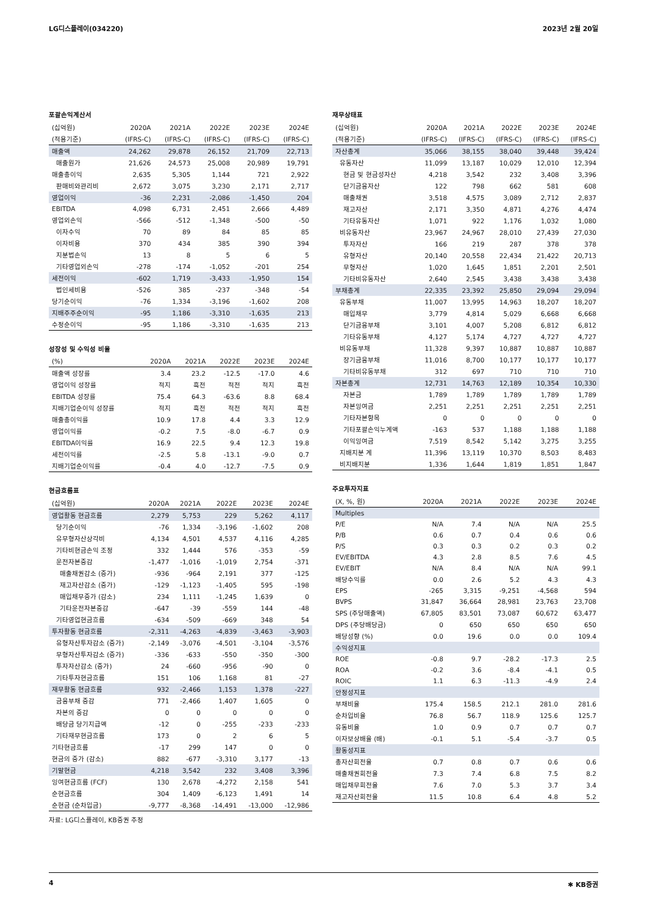LG디스플레이(034220) 2023년 2월 20일
포괄손익계산서
| (십억원) | 2020A | 2021A | 2022E | 2023E | 2024E |
| --- | --- | --- | --- | --- | --- |
| (적용기준) | (IFRS-C) | (IFRS-C) | (IFRS-C) | (IFRS-C) | (IFRS-C) |
| 매출액 | 24,262 | 29,878 | 26,152 | 21,709 | 22,713 |
| 매출원가 | 21,626 | 24,573 | 25,008 | 20,989 | 19,791 |
| 매출총이익 | 2,635 | 5,305 | 1,144 | 721 | 2,922 |
| 판매비와관리비 | 2,672 | 3,075 | 3,230 | 2,171 | 2,717 |
| 영업이익 | -36 | 2,231 | -2,086 | -1,450 | 204 |
| EBITDA | 4,098 | 6,731 | 2,451 | 2,666 | 4,489 |
| 영업외손익 | -566 | -512 | -1,348 | -500 | -50 |
| 이자수익 | 70 | 89 | 84 | 85 | 85 |
| 이자비용 | 370 | 434 | 385 | 390 | 394 |
| 지분법손익 | 13 | 8 | 5 | 6 | 5 |
| 기타영업외손익 | -278 | -174 | -1,052 | -201 | 254 |
| 세전이익 | -602 | 1,719 | -3,433 | -1,950 | 154 |
| 법인세비용 | -526 | 385 | -237 | -348 | -54 |
| 당기순이익 | -76 | 1,334 | -3,196 | -1,602 | 208 |
| 지배주주순이익 | -95 | 1,186 | -3,310 | -1,635 | 213 |
| 수정순이익 | -95 | 1,186 | -3,310 | -1,635 | 213 |
성장성 및 수익성 비율
| (%) | 2020A | 2021A | 2022E | 2023E | 2024E |
| --- | --- | --- | --- | --- | --- |
| 매출액 성장률 | 3.4 | 23.2 | -12.5 | -17.0 | 4.6 |
| 영업이익 성장률 | 적지 | 흑전 | 적전 | 적지 | 흑전 |
| EBITDA 성장률 | 75.4 | 64.3 | -63.6 | 8.8 | 68.4 |
| 지배기업순이익 성장률 | 적지 | 흑전 | 적전 | 적지 | 흑전 |
| 매출총이익률 | 10.9 | 17.8 | 4.4 | 3.3 | 12.9 |
| 영업이익률 | -0.2 | 7.5 | -8.0 | -6.7 | 0.9 |
| EBITDA이익률 | 16.9 | 22.5 | 9.4 | 12.3 | 19.8 |
| 세전이익률 | -2.5 | 5.8 | -13.1 | -9.0 | 0.7 |
| 지배기업순이익률 | -0.4 | 4.0 | -12.7 | -7.5 | 0.9 |
현금흐름표
| (십억원) | 2020A | 2021A | 2022E | 2023E | 2024E |
| --- | --- | --- | --- | --- | --- |
| 영업활동 현금흐름 | 2,279 | 5,753 | 229 | 5,262 | 4,117 |
| 당기순이익 | -76 | 1,334 | -3,196 | -1,602 | 208 |
| 유무형자산상각비 | 4,134 | 4,501 | 4,537 | 4,116 | 4,285 |
| 기타비현금손익 조정 | 332 | 1,444 | 576 | -353 | -59 |
| 운전자본증감 | -1,477 | -1,016 | -1,019 | 2,754 | -371 |
| 매출채권감소 (증가) | -936 | -964 | 2,191 | 377 | -125 |
| 재고자산감소 (증가) | -129 | -1,123 | -1,405 | 595 | -198 |
| 매입채무증가 (감소) | 234 | 1,111 | -1,245 | 1,639 | 0 |
| 기타운전자본증감 | -647 | -39 | -559 | 144 | -48 |
| 기타영업현금흐름 | -634 | -509 | -669 | 348 | 54 |
| 투자활동 현금흐름 | -2,311 | -4,263 | -4,839 | -3,463 | -3,903 |
| 유형자산투자감소 (증가) | -2,149 | -3,076 | -4,501 | -3,104 | -3,576 |
| 무형자산투자감소 (증가) | -336 | -633 | -550 | -350 | -300 |
| 투자자산감소 (증가) | 24 | -660 | -956 | -90 | 0 |
| 기타투자현금흐름 | 151 | 106 | 1,168 | 81 | -27 |
| 재무활동 현금흐름 | 932 | -2,466 | 1,153 | 1,378 | -227 |
| 금융부채 증감 | 771 | -2,466 | 1,407 | 1,605 | 0 |
| 자본의 증감 | 0 | 0 | 0 | 0 | 0 |
| 배당금 당기지급액 | -12 | 0 | -255 | -233 | -233 |
| 기타재무현금흐름 | 173 | 0 | 2 | 6 | 5 |
| 기타현금흐름 | -17 | 299 | 147 | 0 | 0 |
| 현금의 증가 (감소) | 882 | -677 | -3,310 | 3,177 | -13 |
| 기말현금 | 4,218 | 3,542 | 232 | 3,408 | 3,396 |
| 잉여현금흐름 (FCF) | 130 | 2,678 | -4,272 | 2,158 | 541 |
| 순현금흐름 | 304 | 1,409 | -6,123 | 1,491 | 14 |
| 순현금 (순차입금) | -9,777 | -8,368 | -14,491 | -13,000 | -12,986 |
자료: LG디스플레이, KB증권 추정
재무상태표
| (십억원) | 2020A | 2021A | 2022E | 2023E | 2024E |
| --- | --- | --- | --- | --- | --- |
| (적용기준) | (IFRS-C) | (IFRS-C) | (IFRS-C) | (IFRS-C) | (IFRS-C) |
| 자산총계 | 35,066 | 38,155 | 38,040 | 39,448 | 39,424 |
| 유동자산 | 11,099 | 13,187 | 10,029 | 12,010 | 12,394 |
| 현금 및 현금성자산 | 4,218 | 3,542 | 232 | 3,408 | 3,396 |
| 단기금융자산 | 122 | 798 | 662 | 581 | 608 |
| 매출채권 | 3,518 | 4,575 | 3,089 | 2,712 | 2,837 |
| 재고자산 | 2,171 | 3,350 | 4,871 | 4,276 | 4,474 |
| 기타유동자산 | 1,071 | 922 | 1,176 | 1,032 | 1,080 |
| 비유동자산 | 23,967 | 24,967 | 28,010 | 27,439 | 27,030 |
| 투자자산 | 166 | 219 | 287 | 378 | 378 |
| 유형자산 | 20,140 | 20,558 | 22,434 | 21,422 | 20,713 |
| 무형자산 | 1,020 | 1,645 | 1,851 | 2,201 | 2,501 |
| 기타비유동자산 | 2,640 | 2,545 | 3,438 | 3,438 | 3,438 |
| 부채총계 | 22,335 | 23,392 | 25,850 | 29,094 | 29,094 |
| 유동부채 | 11,007 | 13,995 | 14,963 | 18,207 | 18,207 |
| 매입채무 | 3,779 | 4,814 | 5,029 | 6,668 | 6,668 |
| 단기금융부채 | 3,101 | 4,007 | 5,208 | 6,812 | 6,812 |
| 기타유동부채 | 4,127 | 5,174 | 4,727 | 4,727 | 4,727 |
| 비유동부채 | 11,328 | 9,397 | 10,887 | 10,887 | 10,887 |
| 장기금융부채 | 11,016 | 8,700 | 10,177 | 10,177 | 10,177 |
| 기타비유동부채 | 312 | 697 | 710 | 710 | 710 |
| 자본총계 | 12,731 | 14,763 | 12,189 | 10,354 | 10,330 |
| 자본금 | 1,789 | 1,789 | 1,789 | 1,789 | 1,789 |
| 자본잉여금 | 2,251 | 2,251 | 2,251 | 2,251 | 2,251 |
| 기타자본항목 | 0 | 0 | 0 | 0 | 0 |
| 기타포괄손익누계액 | -163 | 537 | 1,188 | 1,188 | 1,188 |
| 이익잉여금 | 7,519 | 8,542 | 5,142 | 3,275 | 3,255 |
| 지배지분 계 | 11,396 | 13,119 | 10,370 | 8,503 | 8,483 |
| 비지배지분 | 1,336 | 1,644 | 1,819 | 1,851 | 1,847 |
주요투자지표
| (X, %, 원) | 2020A | 2021A | 2022E | 2023E | 2024E |
| --- | --- | --- | --- | --- | --- |
| Multiples | | | | | |
| P/E | N/A | 7.4 | N/A | N/A | 25.5 |
| P/B | 0.6 | 0.7 | 0.4 | 0.6 | 0.6 |
| P/S | 0.3 | 0.3 | 0.2 | 0.3 | 0.2 |
| EV/EBITDA | 4.3 | 2.8 | 8.5 | 7.6 | 4.5 |
| EV/EBIT | N/A | 8.4 | N/A | N/A | 99.1 |
| 배당수익률 | 0.0 | 2.6 | 5.2 | 4.3 | 4.3 |
| EPS | -265 | 3,315 | -9,251 | -4,568 | 594 |
| BVPS | 31,847 | 36,664 | 28,981 | 23,763 | 23,708 |
| SPS (주당매출액) | 67,805 | 83,501 | 73,087 | 60,672 | 63,477 |
| DPS (주당배당금) | 0 | 650 | 650 | 650 | 650 |
| 배당성향 (%) | 0.0 | 19.6 | 0.0 | 0.0 | 109.4 |
| 수익성지표 | | | | | |
| ROE | -0.8 | 9.7 | -28.2 | -17.3 | 2.5 |
| ROA | -0.2 | 3.6 | -8.4 | -4.1 | 0.5 |
| ROIC | 1.1 | 6.3 | -11.3 | -4.9 | 2.4 |
| 안정성지표 | | | | | |
| 부채비율 | 175.4 | 158.5 | 212.1 | 281.0 | 281.6 |
| 순차입비율 | 76.8 | 56.7 | 118.9 | 125.6 | 125.7 |
| 유동비율 | 1.0 | 0.9 | 0.7 | 0.7 | 0.7 |
| 이자보상배율 (배) | -0.1 | 5.1 | -5.4 | -3.7 | 0.5 |
| 활동성지표 | | | | | |
| 총자산회전율 | 0.7 | 0.8 | 0.7 | 0.6 | 0.6 |
| 매출채권회전율 | 7.3 | 7.4 | 6.8 | 7.5 | 8.2 |
| 매입채무회전율 | 7.6 | 7.0 | 5.3 | 3.7 | 3.4 |
| 재고자산회전율 | 11.5 | 10.8 | 6.4 | 4.8 | 5.2 |
4 ✱ KB증권